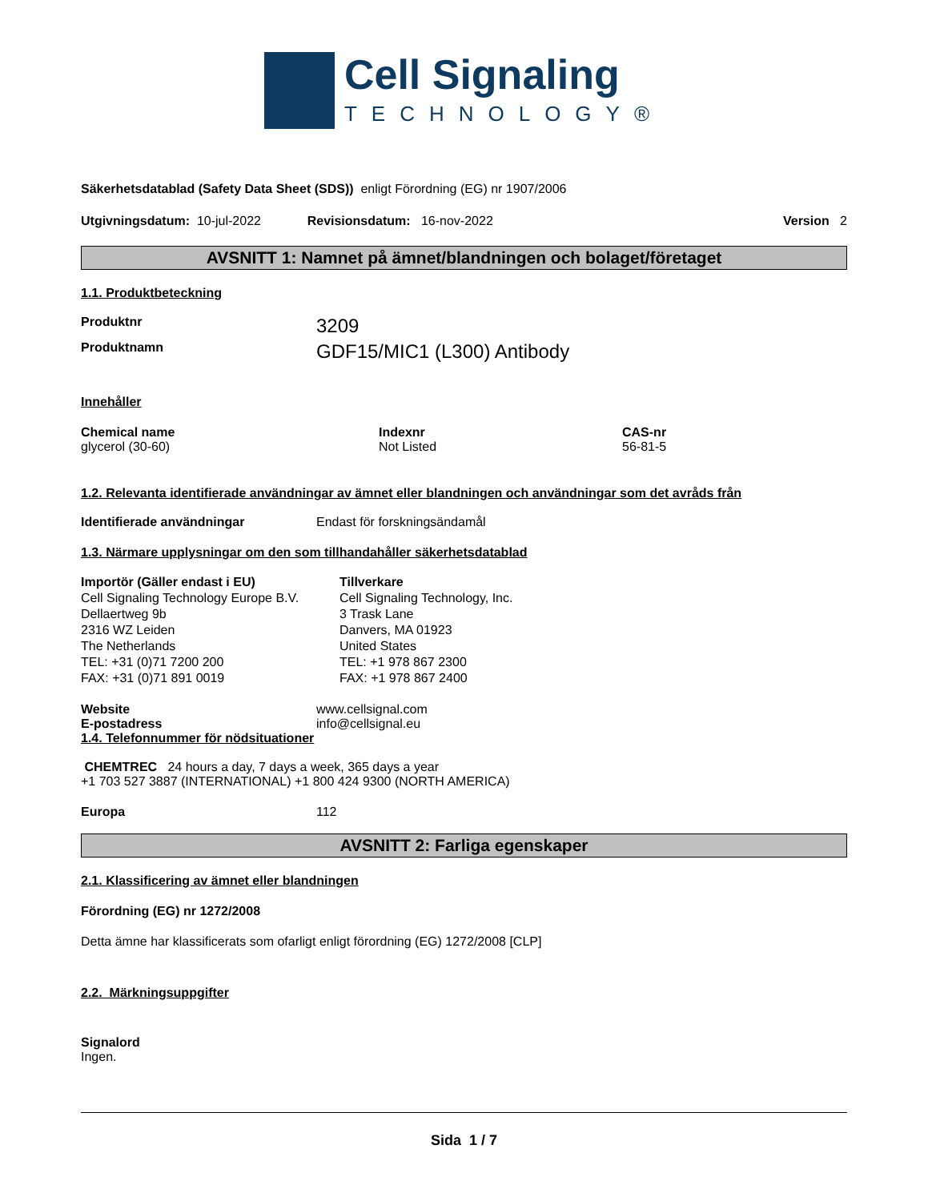Cell Signaling
TECHNOLOGY®
Säkerhetsdatablad (Safety Data Sheet (SDS)) enligt Förordning (EG) nr 1907/2006
Utgivningsdatum: 10-jul-2022 Revisionsdatum: 16-nov-2022 Version 2
AVSNITT 1: Namnet på ämnet/blandningen och bolaget/företaget
1.1. Produktbeteckning
Produktnr 3209
Produktnamn GDF15/MIC1 (L300) Antibody
Innehåller
Chemical name
glycerol (30-60)
Indexnr
Not Listed
CAS-nr
56-81-5
1.2. Relevanta identifierade användningar av ämnet eller blandningen och användningar som det avråds från
Identifierade användningar Endast för forskningsändamål
1.3. Närmare upplysningar om den som tillhandahåller säkerhetsdatablad
Importör (Gäller endast i EU)
Cell Signaling Technology Europe B.V.
Dellaertweg 9b
2316 WZ Leiden
The Netherlands
TEL: +31 (0)71 7200 200
FAX: +31 (0)71 891 0019
Tillverkare
Cell Signaling Technology, Inc.
3 Trask Lane
Danvers, MA 01923
United States
TEL: +1 978 867 2300
FAX: +1 978 867 2400
Website www.cellsignal.com
E-postadress info@cellsignal.eu
1.4. Telefonnummer för nödsituationer
CHEMTREC 24 hours a day, 7 days a week, 365 days a year
+1 703 527 3887 (INTERNATIONAL) +1 800 424 9300 (NORTH AMERICA)
Europa 112
AVSNITT 2: Farliga egenskaper
2.1. Klassificering av ämnet eller blandningen
Förordning (EG) nr 1272/2008
Detta ämne har klassificerats som ofarligt enligt förordning (EG) 1272/2008 [CLP]
2.2. Märkningsuppgifter
Signalord
Ingen.
Sida 1 / 7